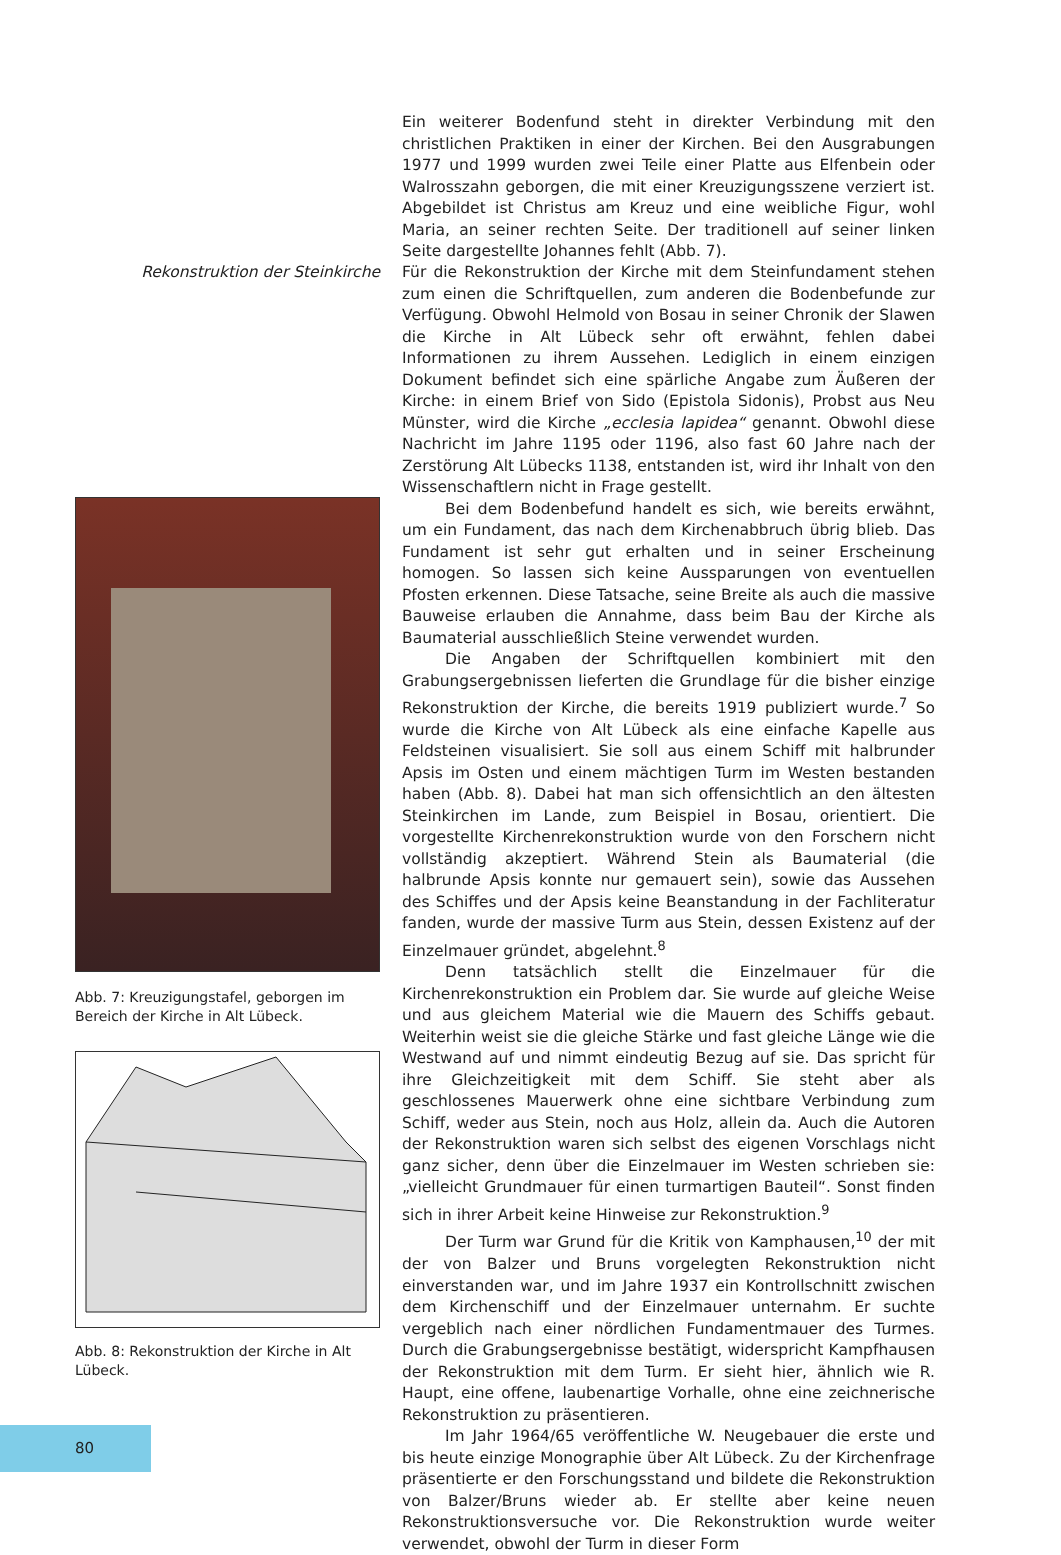Ein weiterer Bodenfund steht in direkter Verbindung mit den christlichen Praktiken in einer der Kirchen. Bei den Ausgrabungen 1977 und 1999 wurden zwei Teile einer Platte aus Elfenbein oder Walrosszahn geborgen, die mit einer Kreuzigungsszene verziert ist. Abgebildet ist Christus am Kreuz und eine weibliche Figur, wohl Maria, an seiner rechten Seite. Der traditionell auf seiner linken Seite dargestellte Johannes fehlt (Abb. 7).
Rekonstruktion der Steinkirche
Abb. 7: Kreuzigungstafel, geborgen im Bereich der Kirche in Alt Lübeck.
Abb. 8: Rekonstruktion der Kirche in Alt Lübeck.
Für die Rekonstruktion der Kirche mit dem Steinfundament stehen zum einen die Schriftquellen, zum anderen die Bodenbefunde zur Verfügung. Obwohl Helmold von Bosau in seiner Chronik der Slawen die Kirche in Alt Lübeck sehr oft erwähnt, fehlen dabei Informationen zu ihrem Aussehen. Lediglich in einem einzigen Dokument befindet sich eine spärliche Angabe zum Äußeren der Kirche: in einem Brief von Sido (Epistola Sidonis), Probst aus Neu Münster, wird die Kirche „ecclesia lapidea“ genannt. Obwohl diese Nachricht im Jahre 1195 oder 1196, also fast 60 Jahre nach der Zerstörung Alt Lübecks 1138, entstanden ist, wird ihr Inhalt von den Wissenschaftlern nicht in Frage gestellt.
Bei dem Bodenbefund handelt es sich, wie bereits erwähnt, um ein Fundament, das nach dem Kirchenabbruch übrig blieb. Das Fundament ist sehr gut erhalten und in seiner Erscheinung homogen. So lassen sich keine Aussparungen von eventuellen Pfosten erkennen. Diese Tatsache, seine Breite als auch die massive Bauweise erlauben die Annahme, dass beim Bau der Kirche als Baumaterial ausschließlich Steine verwendet wurden.
Die Angaben der Schriftquellen kombiniert mit den Grabungsergebnissen lieferten die Grundlage für die bisher einzige Rekonstruktion der Kirche, die bereits 1919 publiziert wurde.<sup>7</sup> So wurde die Kirche von Alt Lübeck als eine einfache Kapelle aus Feldsteinen visualisiert. Sie soll aus einem Schiff mit halbrunder Apsis im Osten und einem mächtigen Turm im Westen bestanden haben (Abb. 8). Dabei hat man sich offensichtlich an den ältesten Steinkirchen im Lande, zum Beispiel in Bosau, orientiert. Die vorgestellte Kirchenrekonstruktion wurde von den Forschern nicht vollständig akzeptiert. Während Stein als Baumaterial (die halbrunde Apsis konnte nur gemauert sein), sowie das Aussehen des Schiffes und der Apsis keine Beanstandung in der Fachliteratur fanden, wurde der massive Turm aus Stein, dessen Existenz auf der Einzelmauer gründet, abgelehnt.<sup>8</sup>
Denn tatsächlich stellt die Einzelmauer für die Kirchenrekonstruktion ein Problem dar. Sie wurde auf gleiche Weise und aus gleichem Material wie die Mauern des Schiffs gebaut. Weiterhin weist sie die gleiche Stärke und fast gleiche Länge wie die Westwand auf und nimmt eindeutig Bezug auf sie. Das spricht für ihre Gleichzeitigkeit mit dem Schiff. Sie steht aber als geschlossenes Mauerwerk ohne eine sichtbare Verbindung zum Schiff, weder aus Stein, noch aus Holz, allein da. Auch die Autoren der Rekonstruktion waren sich selbst des eigenen Vorschlags nicht ganz sicher, denn über die Einzelmauer im Westen schrieben sie: „vielleicht Grundmauer für einen turmartigen Bauteil“. Sonst finden sich in ihrer Arbeit keine Hinweise zur Rekonstruktion.<sup>9</sup>
Der Turm war Grund für die Kritik von Kamphausen,<sup>10</sup> der mit der von Balzer und Bruns vorgelegten Rekonstruktion nicht einverstanden war, und im Jahre 1937 ein Kontrollschnitt zwischen dem Kirchenschiff und der Einzelmauer unternahm. Er suchte vergeblich nach einer nördlichen Fundamentmauer des Turmes. Durch die Grabungsergebnisse bestätigt, widerspricht Kampfhausen der Rekonstruktion mit dem Turm. Er sieht hier, ähnlich wie R. Haupt, eine offene, laubenartige Vorhalle, ohne eine zeichnerische Rekonstruktion zu präsentieren.
Im Jahr 1964/65 veröffentliche W. Neugebauer die erste und bis heute einzige Monographie über Alt Lübeck. Zu der Kirchenfrage präsentierte er den Forschungsstand und bildete die Rekonstruktion von Balzer/Bruns wieder ab. Er stellte aber keine neuen Rekonstruktionsversuche vor. Die Rekonstruktion wurde weiter verwendet, obwohl der Turm in dieser Form
80